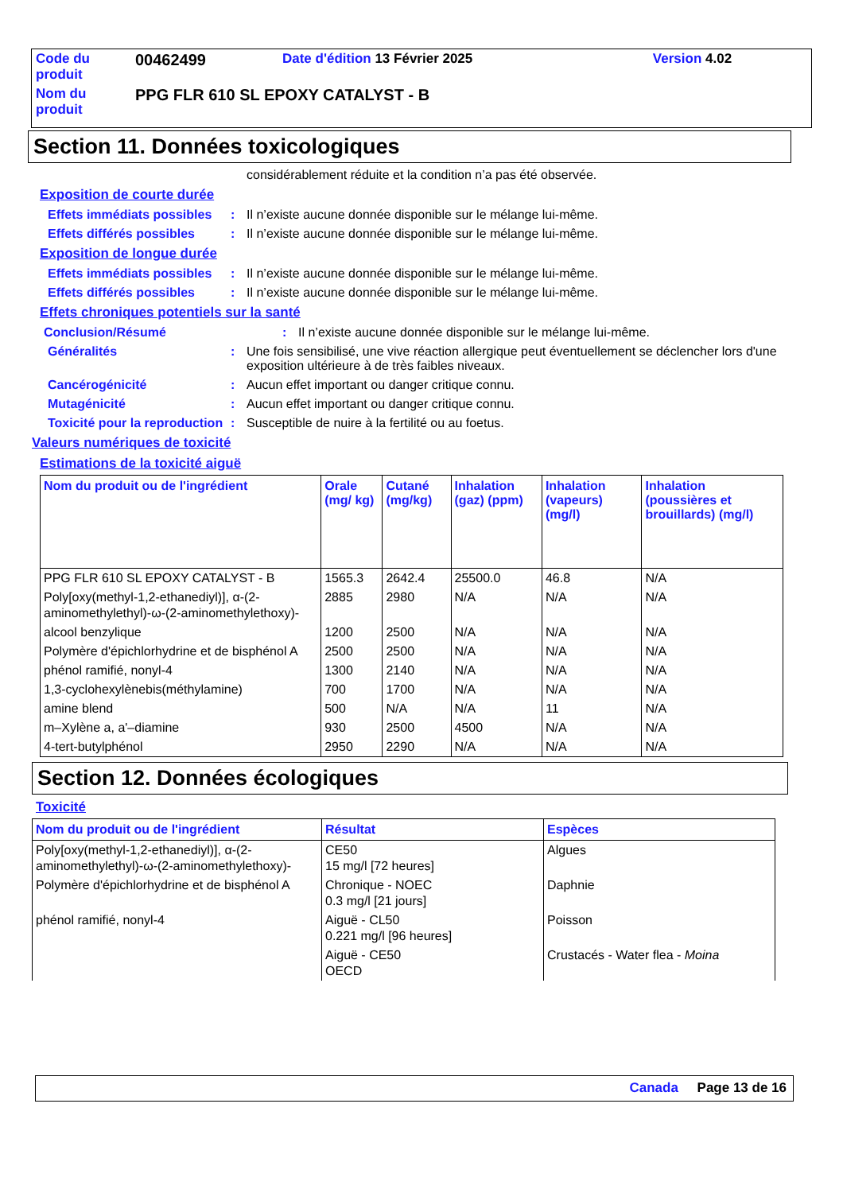| Code du produit | 00462499 | Date d'édition 13 Février 2025 | Version 4.02 |
| Nom du produit | PPG FLR 610 SL EPOXY CATALYST - B | | |
Section 11. Données toxicologiques
considérablement réduite et la condition n’a pas été observée.
Exposition de courte durée
Effets immédiats possibles
: Il n’existe aucune donnée disponible sur le mélange lui-même.
Effets différés possibles
: Il n’existe aucune donnée disponible sur le mélange lui-même.
Exposition de longue durée
Effets immédiats possibles
: Il n’existe aucune donnée disponible sur le mélange lui-même.
Effets différés possibles
: Il n’existe aucune donnée disponible sur le mélange lui-même.
Effets chroniques potentiels sur la santé
Conclusion/Résumé : Il n’existe aucune donnée disponible sur le mélange lui-même.
Généralités : Une fois sensibilisé, une vive réaction allergique peut éventuellement se déclencher lors d'une exposition ultérieure à de très faibles niveaux.
Cancérogénicité : Aucun effet important ou danger critique connu.
Mutagénicité : Aucun effet important ou danger critique connu.
Toxicité pour la reproduction
: Susceptible de nuire à la fertilité ou au foetus.
Valeurs numériques de toxicité
Estimations de la toxicité aiguë
| Nom du produit ou de l'ingrédient | Orale (mg/ kg) | Cutané (mg/kg) | Inhalation (gaz) (ppm) | Inhalation (vapeurs) (mg/l) | Inhalation (poussières et brouillards) (mg/l) |
| --- | --- | --- | --- | --- | --- |
| PPG FLR 610 SL EPOXY CATALYST - B | 1565.3 | 2642.4 | 25500.0 | 46.8 | N/A |
| Poly[oxy(methyl-1,2-ethanediyl)], α-(2-aminomethylethyl)-ω-(2-aminomethylethoxy)- | 2885 | 2980 | N/A | N/A | N/A |
| alcool benzylique | 1200 | 2500 | N/A | N/A | N/A |
| Polymère d'épichlorhydrine et de bisphénol A | 2500 | 2500 | N/A | N/A | N/A |
| phénol ramifié, nonyl-4 | 1300 | 2140 | N/A | N/A | N/A |
| 1,3-cyclohexylènebis(méthylamine) | 700 | 1700 | N/A | N/A | N/A |
| amine blend | 500 | N/A | N/A | 11 | N/A |
| m–Xylène a, a'–diamine | 930 | 2500 | 4500 | N/A | N/A |
| 4-tert-butylphénol | 2950 | 2290 | N/A | N/A | N/A |
Section 12. Données écologiques
Toxicité
| Nom du produit ou de l'ingrédient | Résultat | Espèces |
| --- | --- | --- |
| Poly[oxy(methyl-1,2-ethanediyl)], α-(2-aminomethylethyl)-ω-(2-aminomethylethoxy)- | CE50 15 mg/l [72 heures] | Algues |
| Polymère d'épichlorhydrine et de bisphénol A | Chronique - NOEC 0.3 mg/l [21 jours] | Daphnie |
| phénol ramifié, nonyl-4 | Aiguë - CL50 0.221 mg/l [96 heures] | Poisson |
| | Aiguë - CE50 OECD | Crustacés - Water flea - Moina |
Canada Page 13 de 16